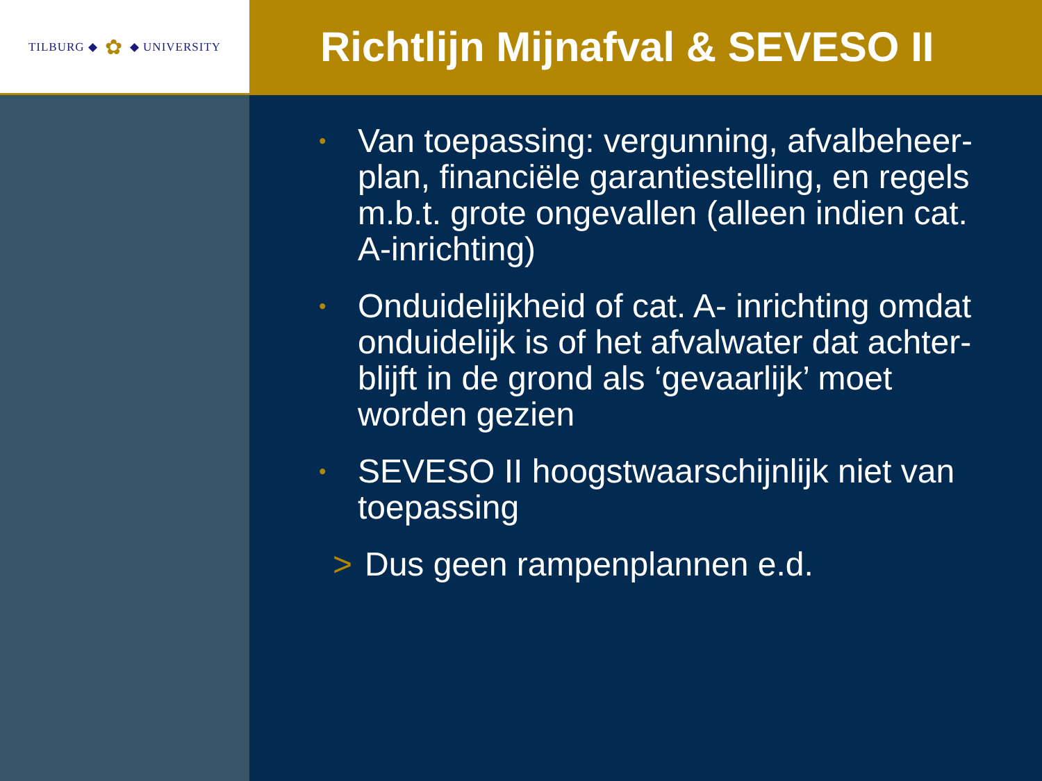TILBURG ◆ ✿ ◆ UNIVERSITY
Richtlijn Mijnafval & SEVESO II
•
Van toepassing: vergunning, afvalbeheer-plan, financiële garantiestelling, en regels m.b.t. grote ongevallen (alleen indien cat. A-inrichting)
•
Onduidelijkheid of cat. A- inrichting omdat onduidelijk is of het afvalwater dat achter-blijft in de grond als ‘gevaarlijk’ moet worden gezien
•
SEVESO II hoogstwaarschijnlijk niet van toepassing
> Dus geen rampenplannen e.d.